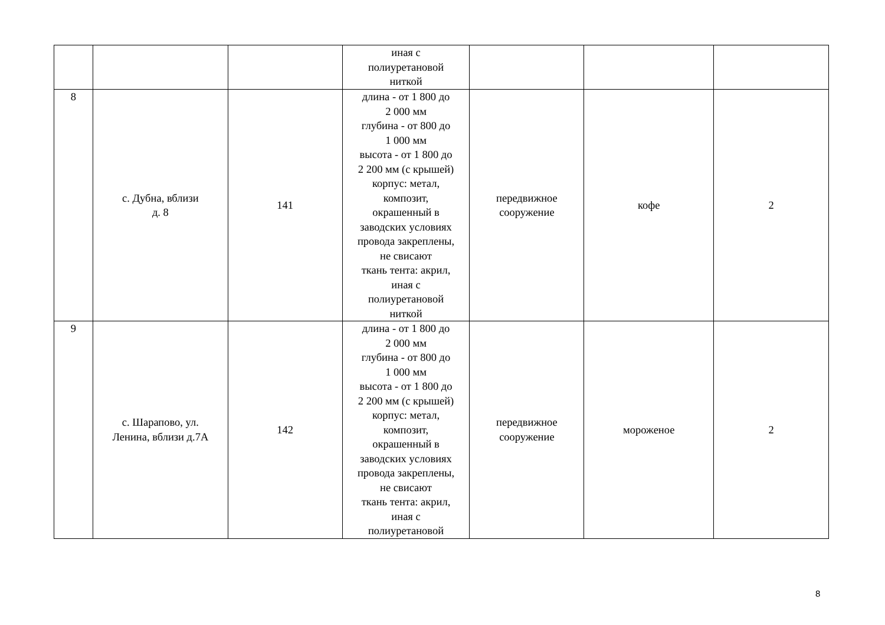| | | | иная с полиуретановой ниткой | | | |
| 8 | с. Дубна, вблизи д. 8 | 141 | длина - от 1 800 до 2 000 мм глубина - от 800 до 1 000 мм высота - от 1 800 до 2 200 мм (с крышей) корпус: метал, композит, окрашенный в заводских условиях провода закреплены, не свисают ткань тента: акрил, иная с полиуретановой ниткой | передвижное сооружение | кофе | 2 |
| 9 | с. Шарапово, ул. Ленина, вблизи д.7А | 142 | длина - от 1 800 до 2 000 мм глубина - от 800 до 1 000 мм высота - от 1 800 до 2 200 мм (с крышей) корпус: метал, композит, окрашенный в заводских условиях провода закреплены, не свисают ткань тента: акрил, иная с полиуретановой | передвижное сооружение | мороженое | 2 |
8